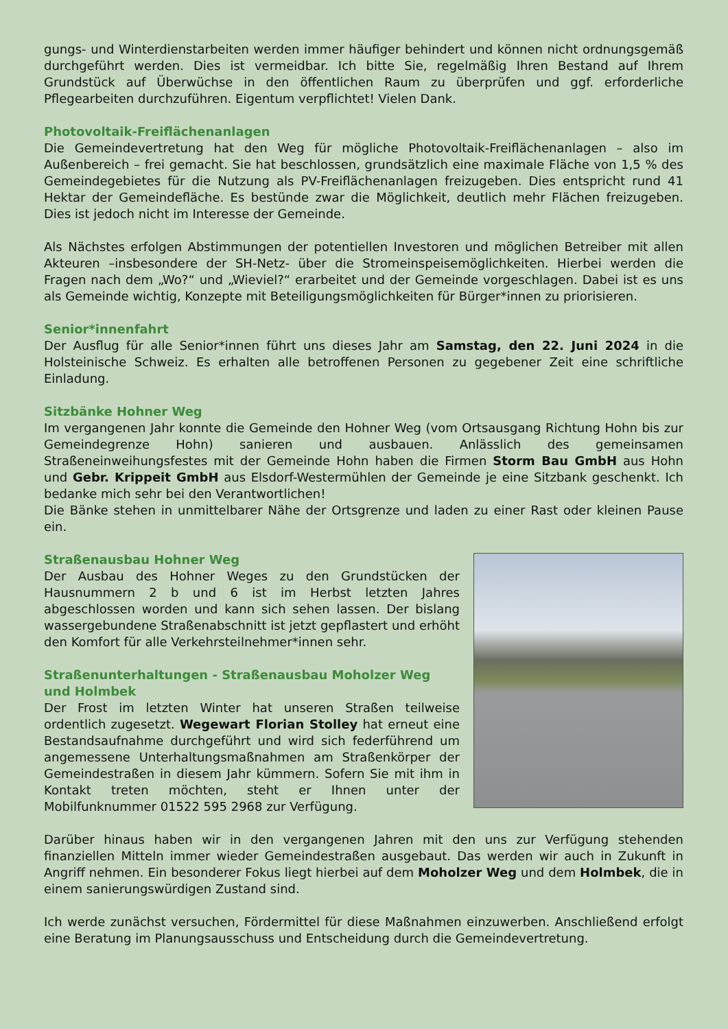gungs- und Winterdienstarbeiten werden immer häufiger behindert und können nicht ordnungsgemäß durchgeführt werden. Dies ist vermeidbar. Ich bitte Sie, regelmäßig Ihren Bestand auf Ihrem Grundstück auf Überwüchse in den öffentlichen Raum zu überprüfen und ggf. erforderliche Pflegearbeiten durchzuführen. Eigentum verpflichtet! Vielen Dank.
Photovoltaik-Freiflächenanlagen
Die Gemeindevertretung hat den Weg für mögliche Photovoltaik-Freiflächenanlagen – also im Außenbereich – frei gemacht. Sie hat beschlossen, grundsätzlich eine maximale Fläche von 1,5 % des Gemeindegebietes für die Nutzung als PV-Freiflächenanlagen freizugeben. Dies entspricht rund 41 Hektar der Gemeindefläche. Es bestünde zwar die Möglichkeit, deutlich mehr Flächen freizugeben. Dies ist jedoch nicht im Interesse der Gemeinde.
Als Nächstes erfolgen Abstimmungen der potentiellen Investoren und möglichen Betreiber mit allen Akteuren –insbesondere der SH-Netz- über die Stromeinspeisemöglichkeiten. Hierbei werden die Fragen nach dem „Wo?“ und „Wieviel?“ erarbeitet und der Gemeinde vorgeschlagen. Dabei ist es uns als Gemeinde wichtig, Konzepte mit Beteiligungsmöglichkeiten für Bürger*innen zu priorisieren.
Senior*innenfahrt
Der Ausflug für alle Senior*innen führt uns dieses Jahr am Samstag, den 22. Juni 2024 in die Holsteinische Schweiz. Es erhalten alle betroffenen Personen zu gegebener Zeit eine schriftliche Einladung.
Sitzbänke Hohner Weg
Im vergangenen Jahr konnte die Gemeinde den Hohner Weg (vom Ortsausgang Richtung Hohn bis zur Gemeindegrenze Hohn) sanieren und ausbauen. Anlässlich des gemeinsamen Straßeneinweihungsfestes mit der Gemeinde Hohn haben die Firmen Storm Bau GmbH aus Hohn und Gebr. Krippeit GmbH aus Elsdorf-Westermühlen der Gemeinde je eine Sitzbank geschenkt. Ich bedanke mich sehr bei den Verantwortlichen!
Die Bänke stehen in unmittelbarer Nähe der Ortsgrenze und laden zu einer Rast oder kleinen Pause ein.
Straßenausbau Hohner Weg
Der Ausbau des Hohner Weges zu den Grundstücken der Hausnummern 2 b und 6 ist im Herbst letzten Jahres abgeschlossen worden und kann sich sehen lassen. Der bislang wassergebundene Straßenabschnitt ist jetzt gepflastert und erhöht den Komfort für alle Verkehrsteilnehmer*innen sehr.
Straßenunterhaltungen - Straßenausbau Moholzer Weg und Holmbek
Der Frost im letzten Winter hat unseren Straßen teilweise ordentlich zugesetzt. Wegewart Florian Stolley hat erneut eine Bestandsaufnahme durchgeführt und wird sich federführend um angemessene Unterhaltungsmaßnahmen am Straßenkörper der Gemeindestraßen in diesem Jahr kümmern. Sofern Sie mit ihm in Kontakt treten möchten, steht er Ihnen unter der Mobilfunknummer 01522 595 2968 zur Verfügung.
Darüber hinaus haben wir in den vergangenen Jahren mit den uns zur Verfügung stehenden finanziellen Mitteln immer wieder Gemeindestraßen ausgebaut. Das werden wir auch in Zukunft in Angriff nehmen. Ein besonderer Fokus liegt hierbei auf dem Moholzer Weg und dem Holmbek, die in einem sanierungswürdigen Zustand sind.
Ich werde zunächst versuchen, Fördermittel für diese Maßnahmen einzuwerben. Anschließend erfolgt eine Beratung im Planungsausschuss und Entscheidung durch die Gemeindevertretung.